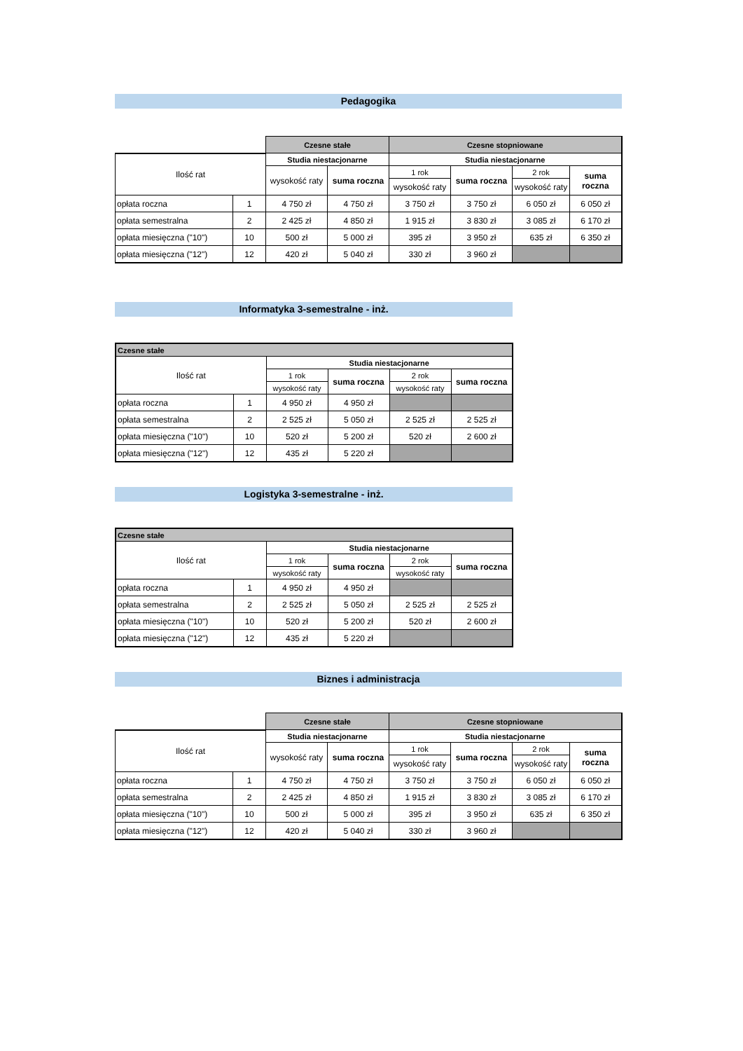Pedagogika
| | | Czesne stałe | | Czesne stopniowane | | | |
| Ilość rat | | Studia niestacjonarne | | Studia niestacjonarne | | | |
| | | wysokość raty | suma roczna | 1 rok | suma roczna | 2 rok | suma roczna |
| | | | | wysokość raty | | wysokość raty | |
| opłata roczna | 1 | 4 750 zł | 4 750 zł | 3 750 zł | 3 750 zł | 6 050 zł | 6 050 zł |
| opłata semestralna | 2 | 2 425 zł | 4 850 zł | 1 915 zł | 3 830 zł | 3 085 zł | 6 170 zł |
| opłata miesięczna ("10") | 10 | 500 zł | 5 000 zł | 395 zł | 3 950 zł | 635 zł | 6 350 zł |
| opłata miesięczna ("12") | 12 | 420 zł | 5 040 zł | 330 zł | 3 960 zł | | |
Informatyka 3-semestralne - inż.
| Czesne stałe | | | | | |
| --- | --- | --- | --- | --- | --- |
| Ilość rat | | Studia niestacjonarne | | | |
| | | 1 rok | suma roczna | 2 rok | suma roczna |
| | | wysokość raty | | wysokość raty | |
| opłata roczna | 1 | 4 950 zł | 4 950 zł | | |
| opłata semestralna | 2 | 2 525 zł | 5 050 zł | 2 525 zł | 2 525 zł |
| opłata miesięczna ("10") | 10 | 520 zł | 5 200 zł | 520 zł | 2 600 zł |
| opłata miesięczna ("12") | 12 | 435 zł | 5 220 zł | | |
Logistyka 3-semestralne - inż.
| Czesne stałe | | | | | |
| --- | --- | --- | --- | --- | --- |
| Ilość rat | | Studia niestacjonarne | | | |
| | | 1 rok | suma roczna | 2 rok | suma roczna |
| | | wysokość raty | | wysokość raty | |
| opłata roczna | 1 | 4 950 zł | 4 950 zł | | |
| opłata semestralna | 2 | 2 525 zł | 5 050 zł | 2 525 zł | 2 525 zł |
| opłata miesięczna ("10") | 10 | 520 zł | 5 200 zł | 520 zł | 2 600 zł |
| opłata miesięczna ("12") | 12 | 435 zł | 5 220 zł | | |
Biznes i administracja
| | | Czesne stałe | | Czesne stopniowane | | | |
| Ilość rat | | Studia niestacjonarne | | Studia niestacjonarne | | | |
| | | wysokość raty | suma roczna | 1 rok | suma roczna | 2 rok | suma roczna |
| | | | | wysokość raty | | wysokość raty | |
| opłata roczna | 1 | 4 750 zł | 4 750 zł | 3 750 zł | 3 750 zł | 6 050 zł | 6 050 zł |
| opłata semestralna | 2 | 2 425 zł | 4 850 zł | 1 915 zł | 3 830 zł | 3 085 zł | 6 170 zł |
| opłata miesięczna ("10") | 10 | 500 zł | 5 000 zł | 395 zł | 3 950 zł | 635 zł | 6 350 zł |
| opłata miesięczna ("12") | 12 | 420 zł | 5 040 zł | 330 zł | 3 960 zł | | |